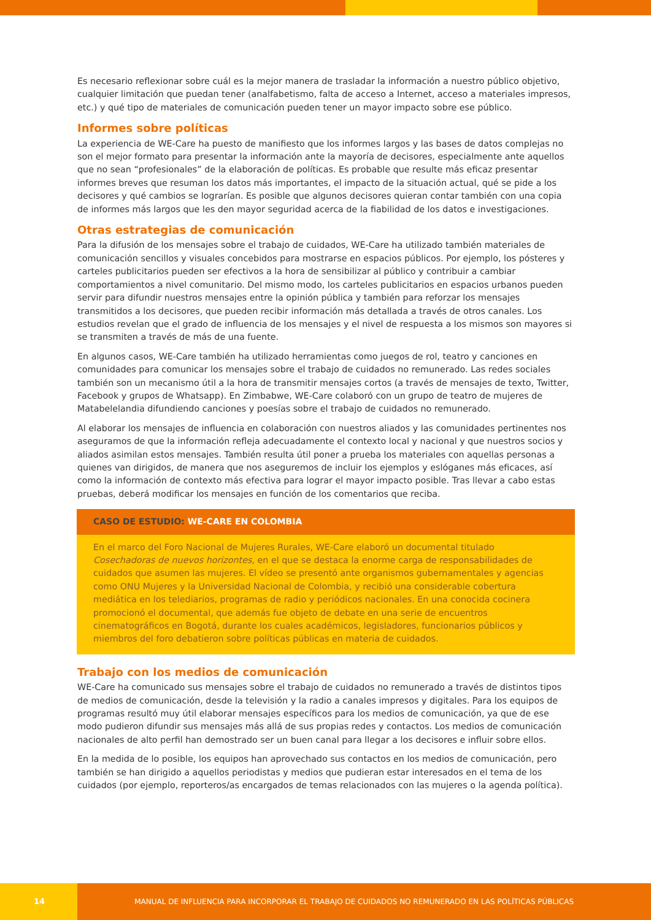Es necesario reflexionar sobre cuál es la mejor manera de trasladar la información a nuestro público objetivo, cualquier limitación que puedan tener (analfabetismo, falta de acceso a Internet, acceso a materiales impresos, etc.) y qué tipo de materiales de comunicación pueden tener un mayor impacto sobre ese público.
Informes sobre políticas
La experiencia de WE-Care ha puesto de manifiesto que los informes largos y las bases de datos complejas no son el mejor formato para presentar la información ante la mayoría de decisores, especialmente ante aquellos que no sean “profesionales” de la elaboración de políticas. Es probable que resulte más eficaz presentar informes breves que resuman los datos más importantes, el impacto de la situación actual, qué se pide a los decisores y qué cambios se lograrían. Es posible que algunos decisores quieran contar también con una copia de informes más largos que les den mayor seguridad acerca de la fiabilidad de los datos e investigaciones.
Otras estrategias de comunicación
Para la difusión de los mensajes sobre el trabajo de cuidados, WE-Care ha utilizado también materiales de comunicación sencillos y visuales concebidos para mostrarse en espacios públicos. Por ejemplo, los pósteres y carteles publicitarios pueden ser efectivos a la hora de sensibilizar al público y contribuir a cambiar comportamientos a nivel comunitario. Del mismo modo, los carteles publicitarios en espacios urbanos pueden servir para difundir nuestros mensajes entre la opinión pública y también para reforzar los mensajes transmitidos a los decisores, que pueden recibir información más detallada a través de otros canales. Los estudios revelan que el grado de influencia de los mensajes y el nivel de respuesta a los mismos son mayores si se transmiten a través de más de una fuente.
En algunos casos, WE-Care también ha utilizado herramientas como juegos de rol, teatro y canciones en comunidades para comunicar los mensajes sobre el trabajo de cuidados no remunerado. Las redes sociales también son un mecanismo útil a la hora de transmitir mensajes cortos (a través de mensajes de texto, Twitter, Facebook y grupos de Whatsapp). En Zimbabwe, WE-Care colaboró con un grupo de teatro de mujeres de Matabelelandia difundiendo canciones y poesías sobre el trabajo de cuidados no remunerado.
Al elaborar los mensajes de influencia en colaboración con nuestros aliados y las comunidades pertinentes nos aseguramos de que la información refleja adecuadamente el contexto local y nacional y que nuestros socios y aliados asimilan estos mensajes. También resulta útil poner a prueba los materiales con aquellas personas a quienes van dirigidos, de manera que nos aseguremos de incluir los ejemplos y eslóganes más eficaces, así como la información de contexto más efectiva para lograr el mayor impacto posible. Tras llevar a cabo estas pruebas, deberá modificar los mensajes en función de los comentarios que reciba.
CASO DE ESTUDIO: WE-CARE EN COLOMBIA
En el marco del Foro Nacional de Mujeres Rurales, WE-Care elaboró un documental titulado Cosechadoras de nuevos horizontes, en el que se destaca la enorme carga de responsabilidades de cuidados que asumen las mujeres. El vídeo se presentó ante organismos gubernamentales y agencias como ONU Mujeres y la Universidad Nacional de Colombia, y recibió una considerable cobertura mediática en los telediarios, programas de radio y periódicos nacionales. En una conocida cocinera promocionó el documental, que además fue objeto de debate en una serie de encuentros cinematográficos en Bogotá, durante los cuales académicos, legisladores, funcionarios públicos y miembros del foro debatieron sobre políticas públicas en materia de cuidados.
Trabajo con los medios de comunicación
WE-Care ha comunicado sus mensajes sobre el trabajo de cuidados no remunerado a través de distintos tipos de medios de comunicación, desde la televisión y la radio a canales impresos y digitales. Para los equipos de programas resultó muy útil elaborar mensajes específicos para los medios de comunicación, ya que de ese modo pudieron difundir sus mensajes más allá de sus propias redes y contactos. Los medios de comunicación nacionales de alto perfil han demostrado ser un buen canal para llegar a los decisores e influir sobre ellos.
En la medida de lo posible, los equipos han aprovechado sus contactos en los medios de comunicación, pero también se han dirigido a aquellos periodistas y medios que pudieran estar interesados en el tema de los cuidados (por ejemplo, reporteros/as encargados de temas relacionados con las mujeres o la agenda política).
14 MANUAL DE INFLUENCIA PARA INCORPORAR EL TRABAJO DE CUIDADOS NO REMUNERADO EN LAS POLÍTICAS PÚBLICAS